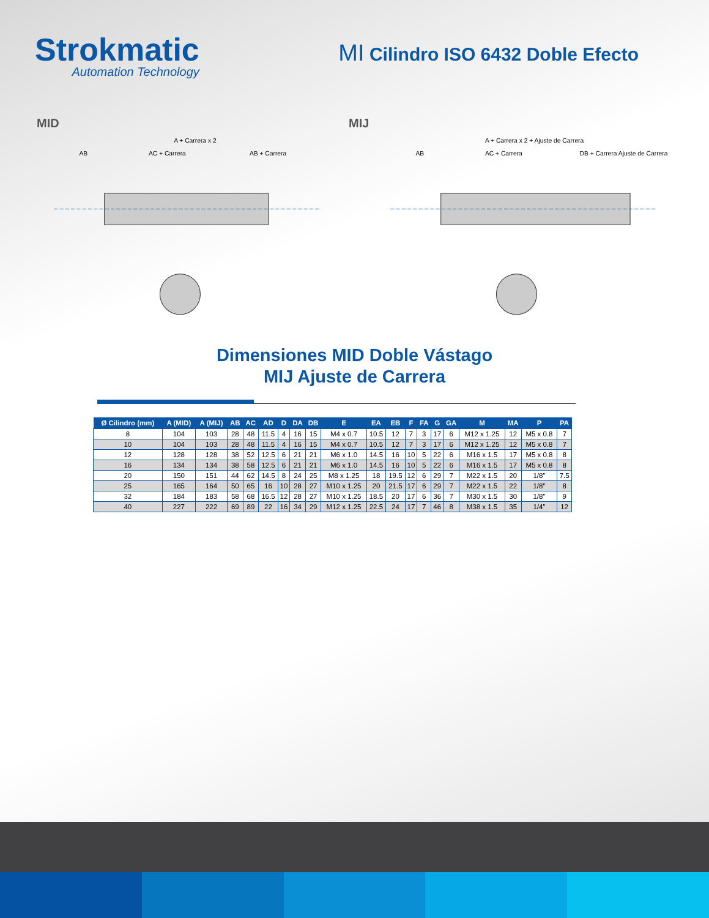Strokmatic
Automation Technology
MI Cilindro ISO 6432 Doble Efecto
MID MIJ
A + Carrera x 2
AB
AC + Carrera
AB + Carrera
A + Carrera x 2 + Ajuste de Carrera
AB
AC + Carrera
DB + Carrera Ajuste de Carrera
Dimensiones MID Doble Vástago
MIJ Ajuste de Carrera
| Ø Cilindro (mm) | A (MID) | A (MIJ) | AB | AC | AD | D | DA | DB | E | EA | EB | F | FA | G | GA | M | MA | P | PA |
| --- | --- | --- | --- | --- | --- | --- | --- | --- | --- | --- | --- | --- | --- | --- | --- | --- | --- | --- | --- |
| 8 | 104 | 103 | 28 | 48 | 11.5 | 4 | 16 | 15 | M4 x 0.7 | 10.5 | 12 | 7 | 3 | 17 | 6 | M12 x 1.25 | 12 | M5 x 0.8 | 7 |
| 10 | 104 | 103 | 28 | 48 | 11.5 | 4 | 16 | 15 | M4 x 0.7 | 10.5 | 12 | 7 | 3 | 17 | 6 | M12 x 1.25 | 12 | M5 x 0.8 | 7 |
| 12 | 128 | 128 | 38 | 52 | 12.5 | 6 | 21 | 21 | M6 x 1.0 | 14.5 | 16 | 10 | 5 | 22 | 6 | M16 x 1.5 | 17 | M5 x 0.8 | 8 |
| 16 | 134 | 134 | 38 | 58 | 12.5 | 6 | 21 | 21 | M6 x 1.0 | 14.5 | 16 | 10 | 5 | 22 | 6 | M16 x 1.5 | 17 | M5 x 0.8 | 8 |
| 20 | 150 | 151 | 44 | 62 | 14.5 | 8 | 24 | 25 | M8 x 1.25 | 18 | 19.5 | 12 | 6 | 29 | 7 | M22 x 1.5 | 20 | 1/8" | 7.5 |
| 25 | 165 | 164 | 50 | 65 | 16 | 10 | 28 | 27 | M10 x 1.25 | 20 | 21.5 | 17 | 6 | 29 | 7 | M22 x 1.5 | 22 | 1/8" | 8 |
| 32 | 184 | 183 | 58 | 68 | 16.5 | 12 | 28 | 27 | M10 x 1.25 | 18.5 | 20 | 17 | 6 | 36 | 7 | M30 x 1.5 | 30 | 1/8" | 9 |
| 40 | 227 | 222 | 69 | 89 | 22 | 16 | 34 | 29 | M12 x 1.25 | 22.5 | 24 | 17 | 7 | 46 | 8 | M38 x 1.5 | 35 | 1/4" | 12 |